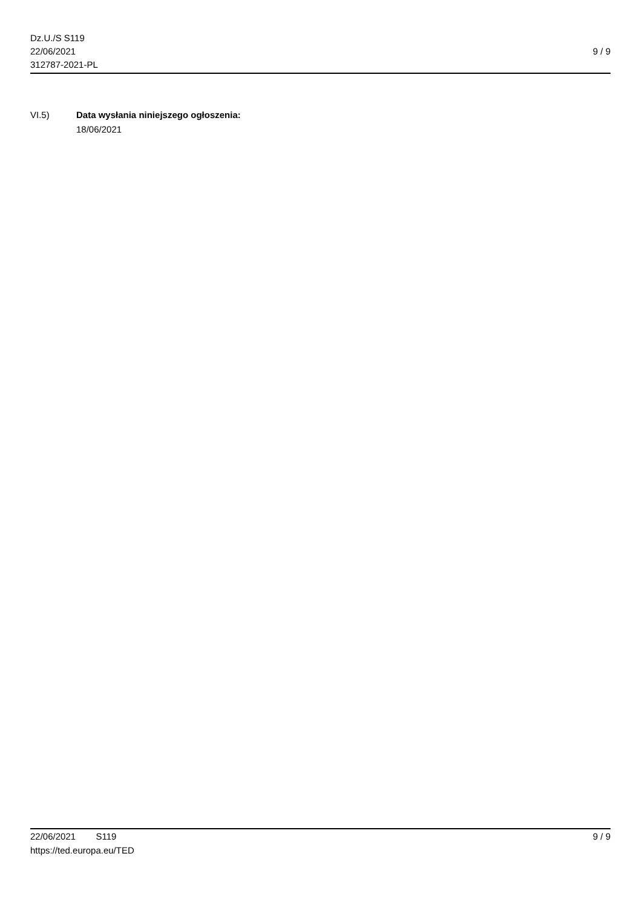Dz.U./S S119
22/06/2021
312787-2021-PL
9 / 9
VI.5) Data wysłania niniejszego ogłoszenia:
18/06/2021
22/06/2021 S119 9 / 9
https://ted.europa.eu/TED